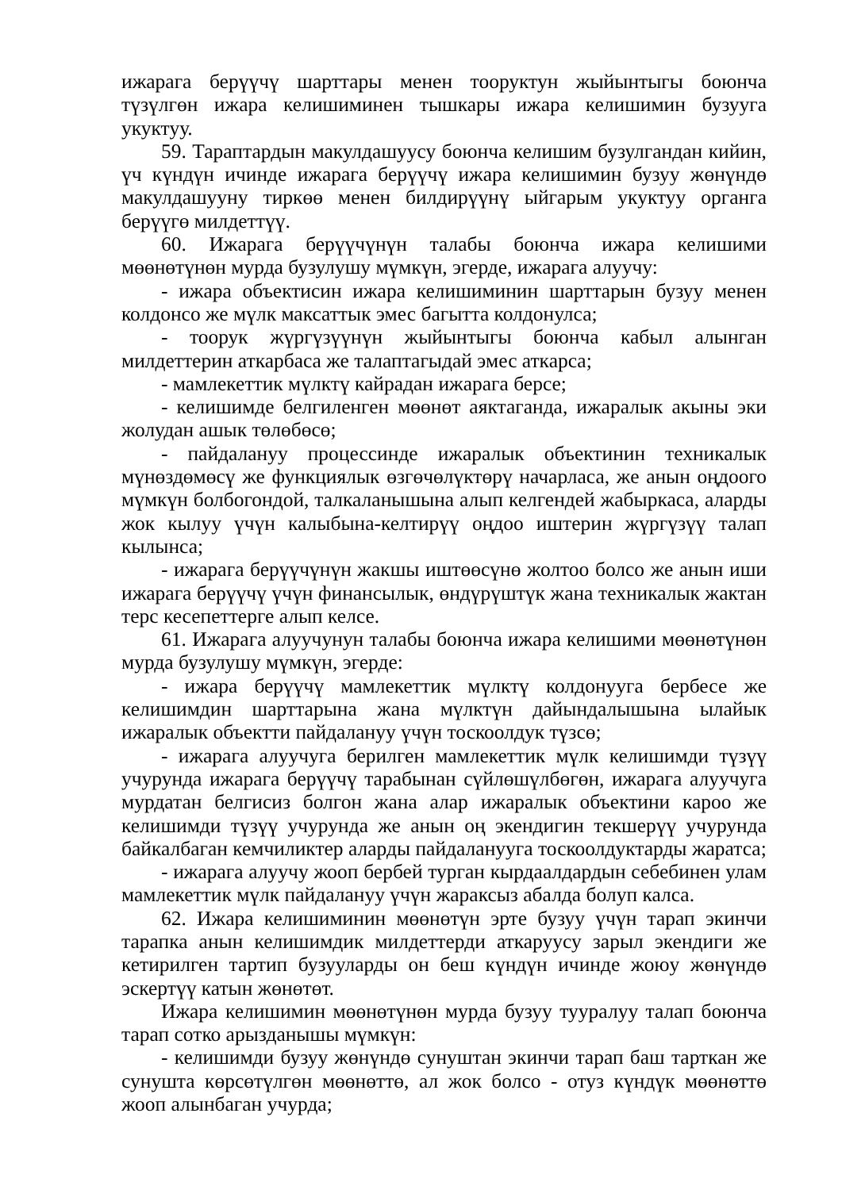ижарага берүүчү шарттары менен тооруктун жыйынтыгы боюнча түзүлгөн ижара келишиминен тышкары ижара келишимин бузууга укуктуу.
59. Тараптардын макулдашуусу боюнча келишим бузулгандан кийин, үч күндүн ичинде ижарага берүүчү ижара келишимин бузуу жөнүндө макулдашууну тиркөө менен билдирүүнү ыйгарым укуктуу органга берүүгө милдеттүү.
60. Ижарага берүүчүнүн талабы боюнча ижара келишими мөөнөтүнөн мурда бузулушу мүмкүн, эгерде, ижарага алуучу:
- ижара объектисин ижара келишиминин шарттарын бузуу менен колдонсо же мүлк максаттык эмес багытта колдонулса;
- тоорук жүргүзүүнүн жыйынтыгы боюнча кабыл алынган милдеттерин аткарбаса же талаптагыдай эмес аткарса;
- мамлекеттик мүлктү кайрадан ижарага берсе;
- келишимде белгиленген мөөнөт аяктаганда, ижаралык акыны эки жолудан ашык төлөбөсө;
- пайдалануу процессинде ижаралык объектинин техникалык мүнөздөмөсү же функциялык өзгөчөлүктөрү начарласа, же анын оңдоого мүмкүн болбогондой, талкаланышына алып келгендей жабыркаса, аларды жок кылуу үчүн калыбына-келтирүү оңдоо иштерин жүргүзүү талап кылынса;
- ижарага берүүчүнүн жакшы иштөөсүнө жолтоо болсо же анын иши ижарага берүүчү үчүн финансылык, өндүрүштүк жана техникалык жактан терс кесепеттерге алып келсе.
61. Ижарага алуучунун талабы боюнча ижара келишими мөөнөтүнөн мурда бузулушу мүмкүн, эгерде:
- ижара берүүчү мамлекеттик мүлктү колдонууга бербесе же келишимдин шарттарына жана мүлктүн дайындалышына ылайык ижаралык объектти пайдалануу үчүн тоскоолдук түзсө;
- ижарага алуучуга берилген мамлекеттик мүлк келишимди түзүү учурунда ижарага берүүчү тарабынан сүйлөшүлбөгөн, ижарага алуучуга мурдатан белгисиз болгон жана алар ижаралык объектини кароо же келишимди түзүү учурунда же анын оң экендигин текшерүү учурунда байкалбаган кемчиликтер аларды пайдаланууга тоскоолдуктарды жаратса;
- ижарага алуучу жооп бербей турган кырдаалдардын себебинен улам мамлекеттик мүлк пайдалануу үчүн жараксыз абалда болуп калса.
62. Ижара келишиминин мөөнөтүн эрте бузуу үчүн тарап экинчи тарапка анын келишимдик милдеттерди аткаруусу зарыл экендиги же кетирилген тартип бузууларды он беш күндүн ичинде жоюу жөнүндө эскертүү катын жөнөтөт.
Ижара келишимин мөөнөтүнөн мурда бузуу тууралуу талап боюнча тарап сотко арызданышы мүмкүн:
- келишимди бузуу жөнүндө сунуштан экинчи тарап баш тарткан же сунушта көрсөтүлгөн мөөнөттө, ал жок болсо - отуз күндүк мөөнөттө жооп алынбаган учурда;